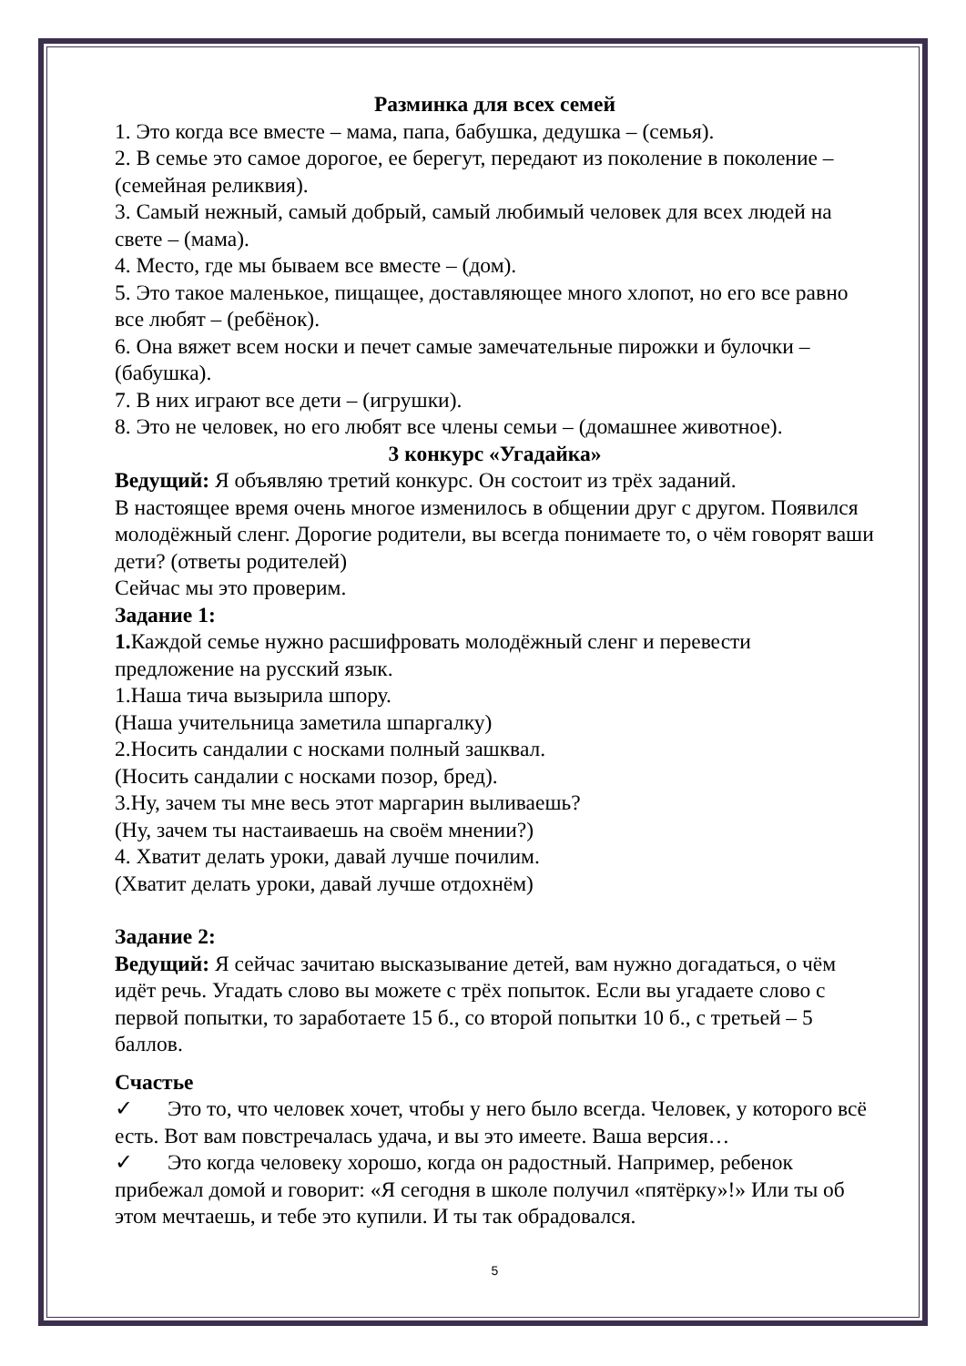Разминка для всех семей
1. Это когда все вместе – мама, папа, бабушка, дедушка – (семья).
2. В семье это самое дорогое, ее берегут, передают из поколение в поколение – (семейная реликвия).
3. Самый нежный, самый добрый, самый любимый человек для всех людей на свете – (мама).
4. Место, где мы бываем все вместе – (дом).
5. Это такое маленькое, пищащее, доставляющее много хлопот, но его все равно все любят – (ребёнок).
6. Она вяжет всем носки и печет самые замечательные пирожки и булочки – (бабушка).
7. В них играют все дети – (игрушки).
8. Это не человек, но его любят все члены семьи – (домашнее животное).
3 конкурс «Угадайка»
Ведущий: Я объявляю третий конкурс. Он состоит из трёх заданий.
В настоящее время очень многое изменилось в общении друг с другом. Появился молодёжный сленг. Дорогие родители, вы всегда понимаете то, о чём говорят ваши дети? (ответы родителей)
Сейчас мы это проверим.
Задание 1:
1. Каждой семье нужно расшифровать молодёжный сленг и перевести предложение на русский язык.
1.Наша тича вызырила шпору.
(Наша учительница заметила шпаргалку)
2.Носить сандалии с носками полный зашквал.
(Носить сандалии с носками позор, бред).
3.Ну, зачем ты мне весь этот маргарин выливаешь?
(Ну, зачем ты настаиваешь на своём мнении?)
4. Хватит делать уроки, давай лучше почилим.
(Хватит делать уроки, давай лучше отдохнём)
Задание 2:
Ведущий: Я сейчас зачитаю высказывание детей, вам нужно догадаться, о чём идёт речь. Угадать слово вы можете с трёх попыток. Если вы угадаете слово с первой попытки, то заработаете 15 б., со второй попытки 10 б., с третьей – 5 баллов.
Счастье
✓ Это то, что человек хочет, чтобы у него было всегда. Человек, у которого всё есть. Вот вам повстречалась удача, и вы это имеете. Ваша версия…
✓ Это когда человеку хорошо, когда он радостный. Например, ребенок прибежал домой и говорит: «Я сегодня в школе получил «пятёрку»!» Или ты об этом мечтаешь, и тебе это купили. И ты так обрадовался.
5